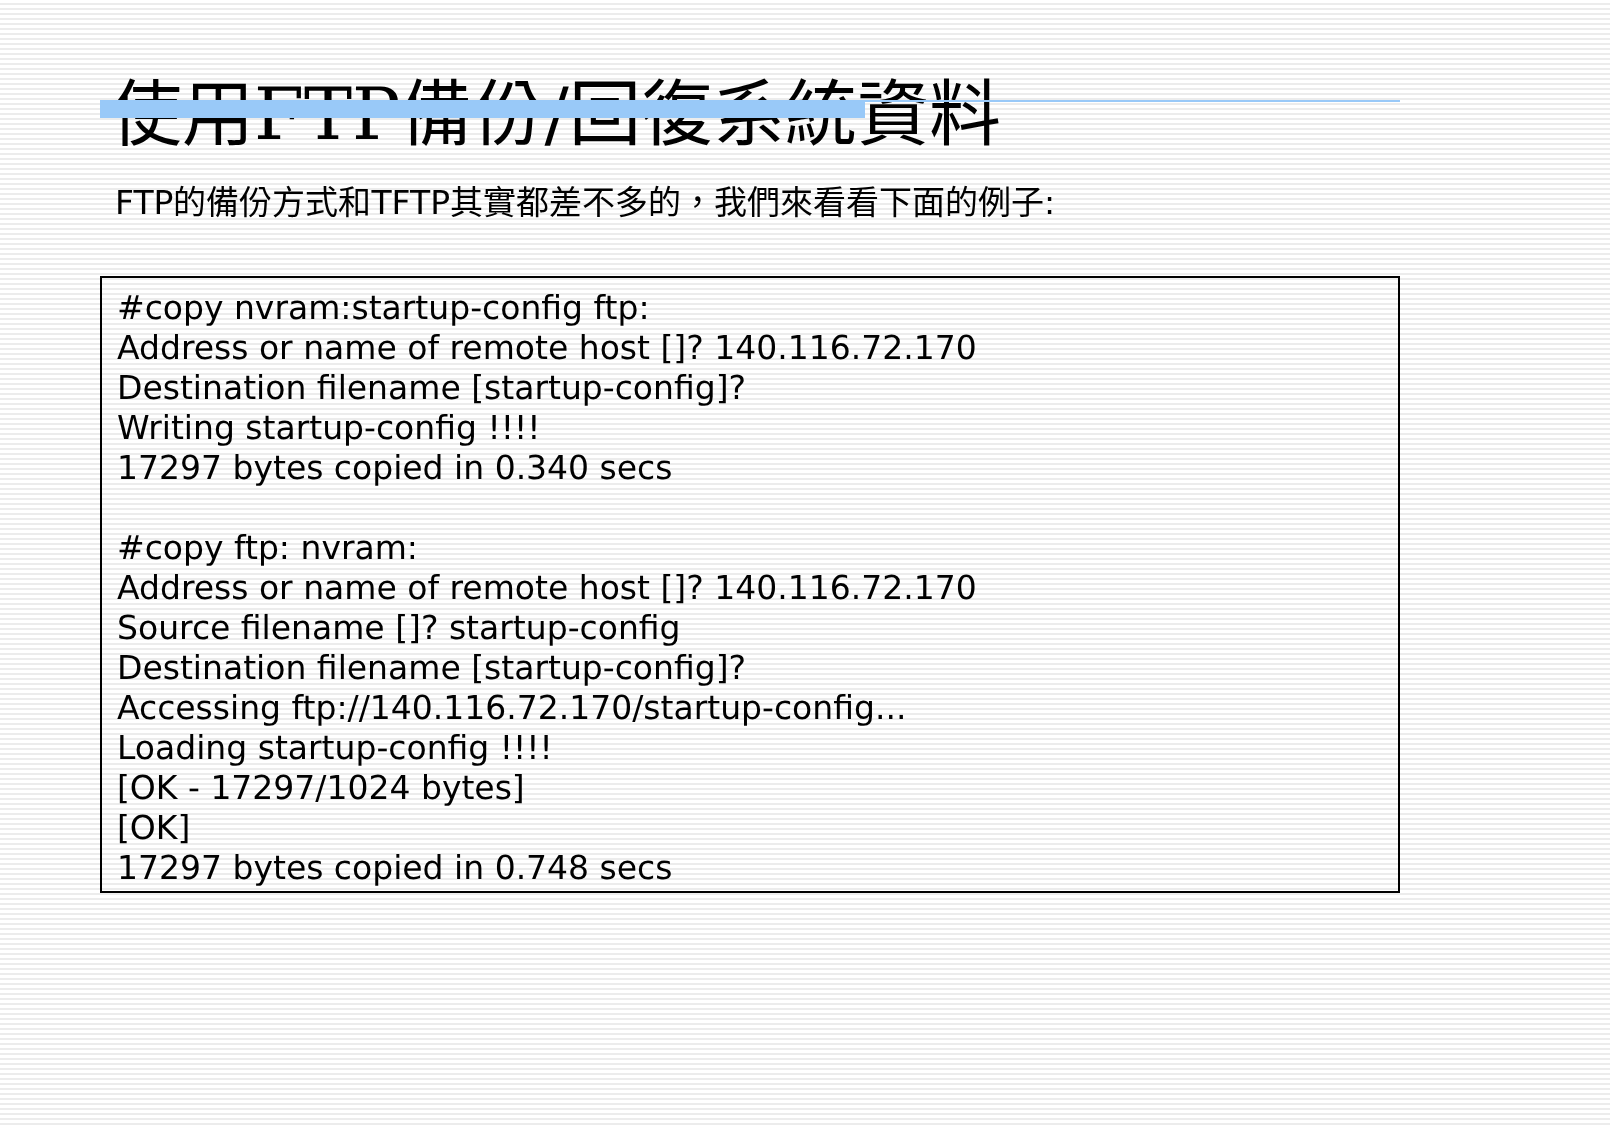使用FTP備份/回復系統資料
FTP的備份方式和TFTP其實都差不多的，我們來看看下面的例子:
#copy nvram:startup-config ftp:
Address or name of remote host []? 140.116.72.170
Destination filename [startup-config]?
Writing startup-config !!!!
17297 bytes copied in 0.340 secs
#copy ftp: nvram:
Address or name of remote host []? 140.116.72.170
Source filename []? startup-config
Destination filename [startup-config]?
Accessing ftp://140.116.72.170/startup-config...
Loading startup-config !!!!
[OK - 17297/1024 bytes]
[OK]
17297 bytes copied in 0.748 secs